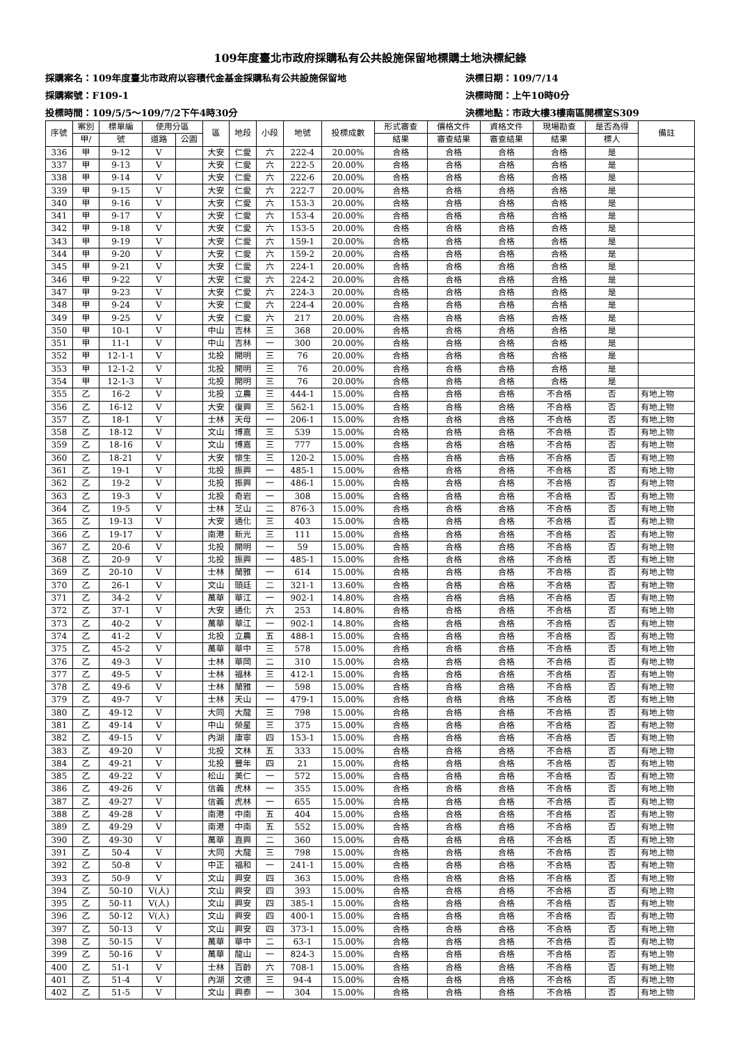109年度臺北市政府採購私有公共設施保留地標購土地決標紀錄
採購案名：109年度臺北市政府以容積代金基金採購私有公共設施保留地 決標日期：109/7/14
採購案號：F109-1 決標時間：上午10時0分
投標時間：109/5/5～109/7/2下午4時30分 決標地點：市政大樓3樓南區開標室S309
| 序號 | 案別 | 標單編 | 使用分區 | | 區 | 地段 | 小段 | 地號 | 投標成數 | 形式審查 | 價格文件 | 資格文件 | 現場勘查 | 是否為得 | 備註 |
| --- | --- | --- | --- | --- | --- | --- | --- | --- | --- | --- | --- | --- | --- | --- | --- |
| | 甲/ | 號 | 道路 | 公園 | | | | | | 結果 | 審查結果 | 審查結果 | 結果 | 標人 | |
| 336 | 甲 | 9-12 | V | | 大安 | 仁愛 | 六 | 222-4 | 20.00% | 合格 | 合格 | 合格 | 合格 | 是 | |
| 337 | 甲 | 9-13 | V | | 大安 | 仁愛 | 六 | 222-5 | 20.00% | 合格 | 合格 | 合格 | 合格 | 是 | |
| 338 | 甲 | 9-14 | V | | 大安 | 仁愛 | 六 | 222-6 | 20.00% | 合格 | 合格 | 合格 | 合格 | 是 | |
| 339 | 甲 | 9-15 | V | | 大安 | 仁愛 | 六 | 222-7 | 20.00% | 合格 | 合格 | 合格 | 合格 | 是 | |
| 340 | 甲 | 9-16 | V | | 大安 | 仁愛 | 六 | 153-3 | 20.00% | 合格 | 合格 | 合格 | 合格 | 是 | |
| 341 | 甲 | 9-17 | V | | 大安 | 仁愛 | 六 | 153-4 | 20.00% | 合格 | 合格 | 合格 | 合格 | 是 | |
| 342 | 甲 | 9-18 | V | | 大安 | 仁愛 | 六 | 153-5 | 20.00% | 合格 | 合格 | 合格 | 合格 | 是 | |
| 343 | 甲 | 9-19 | V | | 大安 | 仁愛 | 六 | 159-1 | 20.00% | 合格 | 合格 | 合格 | 合格 | 是 | |
| 344 | 甲 | 9-20 | V | | 大安 | 仁愛 | 六 | 159-2 | 20.00% | 合格 | 合格 | 合格 | 合格 | 是 | |
| 345 | 甲 | 9-21 | V | | 大安 | 仁愛 | 六 | 224-1 | 20.00% | 合格 | 合格 | 合格 | 合格 | 是 | |
| 346 | 甲 | 9-22 | V | | 大安 | 仁愛 | 六 | 224-2 | 20.00% | 合格 | 合格 | 合格 | 合格 | 是 | |
| 347 | 甲 | 9-23 | V | | 大安 | 仁愛 | 六 | 224-3 | 20.00% | 合格 | 合格 | 合格 | 合格 | 是 | |
| 348 | 甲 | 9-24 | V | | 大安 | 仁愛 | 六 | 224-4 | 20.00% | 合格 | 合格 | 合格 | 合格 | 是 | |
| 349 | 甲 | 9-25 | V | | 大安 | 仁愛 | 六 | 217 | 20.00% | 合格 | 合格 | 合格 | 合格 | 是 | |
| 350 | 甲 | 10-1 | V | | 中山 | 吉林 | 三 | 368 | 20.00% | 合格 | 合格 | 合格 | 合格 | 是 | |
| 351 | 甲 | 11-1 | V | | 中山 | 吉林 | 一 | 300 | 20.00% | 合格 | 合格 | 合格 | 合格 | 是 | |
| 352 | 甲 | 12-1-1 | V | | 北投 | 開明 | 三 | 76 | 20.00% | 合格 | 合格 | 合格 | 合格 | 是 | |
| 353 | 甲 | 12-1-2 | V | | 北投 | 開明 | 三 | 76 | 20.00% | 合格 | 合格 | 合格 | 合格 | 是 | |
| 354 | 甲 | 12-1-3 | V | | 北投 | 開明 | 三 | 76 | 20.00% | 合格 | 合格 | 合格 | 合格 | 是 | |
| 355 | 乙 | 16-2 | V | | 北投 | 立農 | 三 | 444-1 | 15.00% | 合格 | 合格 | 合格 | 不合格 | 否 | 有地上物 |
| 356 | 乙 | 16-12 | V | | 大安 | 復興 | 三 | 562-1 | 15.00% | 合格 | 合格 | 合格 | 不合格 | 否 | 有地上物 |
| 357 | 乙 | 18-1 | V | | 士林 | 天母 | 一 | 206-1 | 15.00% | 合格 | 合格 | 合格 | 不合格 | 否 | 有地上物 |
| 358 | 乙 | 18-12 | V | | 文山 | 博嘉 | 三 | 539 | 15.00% | 合格 | 合格 | 合格 | 不合格 | 否 | 有地上物 |
| 359 | 乙 | 18-16 | V | | 文山 | 博嘉 | 三 | 777 | 15.00% | 合格 | 合格 | 合格 | 不合格 | 否 | 有地上物 |
| 360 | 乙 | 18-21 | V | | 大安 | 懷生 | 三 | 120-2 | 15.00% | 合格 | 合格 | 合格 | 不合格 | 否 | 有地上物 |
| 361 | 乙 | 19-1 | V | | 北投 | 振興 | 一 | 485-1 | 15.00% | 合格 | 合格 | 合格 | 不合格 | 否 | 有地上物 |
| 362 | 乙 | 19-2 | V | | 北投 | 振興 | 一 | 486-1 | 15.00% | 合格 | 合格 | 合格 | 不合格 | 否 | 有地上物 |
| 363 | 乙 | 19-3 | V | | 北投 | 奇岩 | 一 | 308 | 15.00% | 合格 | 合格 | 合格 | 不合格 | 否 | 有地上物 |
| 364 | 乙 | 19-5 | V | | 士林 | 芝山 | 二 | 876-3 | 15.00% | 合格 | 合格 | 合格 | 不合格 | 否 | 有地上物 |
| 365 | 乙 | 19-13 | V | | 大安 | 通化 | 三 | 403 | 15.00% | 合格 | 合格 | 合格 | 不合格 | 否 | 有地上物 |
| 366 | 乙 | 19-17 | V | | 南港 | 新光 | 三 | 111 | 15.00% | 合格 | 合格 | 合格 | 不合格 | 否 | 有地上物 |
| 367 | 乙 | 20-6 | V | | 北投 | 開明 | 一 | 59 | 15.00% | 合格 | 合格 | 合格 | 不合格 | 否 | 有地上物 |
| 368 | 乙 | 20-9 | V | | 北投 | 振興 | 一 | 485-1 | 15.00% | 合格 | 合格 | 合格 | 不合格 | 否 | 有地上物 |
| 369 | 乙 | 20-10 | V | | 士林 | 蘭雅 | 一 | 614 | 15.00% | 合格 | 合格 | 合格 | 不合格 | 否 | 有地上物 |
| 370 | 乙 | 26-1 | V | | 文山 | 頭廷 | 二 | 321-1 | 13.60% | 合格 | 合格 | 合格 | 不合格 | 否 | 有地上物 |
| 371 | 乙 | 34-2 | V | | 萬華 | 華江 | 一 | 902-1 | 14.80% | 合格 | 合格 | 合格 | 不合格 | 否 | 有地上物 |
| 372 | 乙 | 37-1 | V | | 大安 | 通化 | 六 | 253 | 14.80% | 合格 | 合格 | 合格 | 不合格 | 否 | 有地上物 |
| 373 | 乙 | 40-2 | V | | 萬華 | 華江 | 一 | 902-1 | 14.80% | 合格 | 合格 | 合格 | 不合格 | 否 | 有地上物 |
| 374 | 乙 | 41-2 | V | | 北投 | 立農 | 五 | 488-1 | 15.00% | 合格 | 合格 | 合格 | 不合格 | 否 | 有地上物 |
| 375 | 乙 | 45-2 | V | | 萬華 | 華中 | 三 | 578 | 15.00% | 合格 | 合格 | 合格 | 不合格 | 否 | 有地上物 |
| 376 | 乙 | 49-3 | V | | 士林 | 華岡 | 二 | 310 | 15.00% | 合格 | 合格 | 合格 | 不合格 | 否 | 有地上物 |
| 377 | 乙 | 49-5 | V | | 士林 | 福林 | 三 | 412-1 | 15.00% | 合格 | 合格 | 合格 | 不合格 | 否 | 有地上物 |
| 378 | 乙 | 49-6 | V | | 士林 | 蘭雅 | 一 | 598 | 15.00% | 合格 | 合格 | 合格 | 不合格 | 否 | 有地上物 |
| 379 | 乙 | 49-7 | V | | 士林 | 天山 | 一 | 479-1 | 15.00% | 合格 | 合格 | 合格 | 不合格 | 否 | 有地上物 |
| 380 | 乙 | 49-12 | V | | 大同 | 大龍 | 三 | 798 | 15.00% | 合格 | 合格 | 合格 | 不合格 | 否 | 有地上物 |
| 381 | 乙 | 49-14 | V | | 中山 | 榮星 | 三 | 375 | 15.00% | 合格 | 合格 | 合格 | 不合格 | 否 | 有地上物 |
| 382 | 乙 | 49-15 | V | | 內湖 | 康寧 | 四 | 153-1 | 15.00% | 合格 | 合格 | 合格 | 不合格 | 否 | 有地上物 |
| 383 | 乙 | 49-20 | V | | 北投 | 文林 | 五 | 333 | 15.00% | 合格 | 合格 | 合格 | 不合格 | 否 | 有地上物 |
| 384 | 乙 | 49-21 | V | | 北投 | 豐年 | 四 | 21 | 15.00% | 合格 | 合格 | 合格 | 不合格 | 否 | 有地上物 |
| 385 | 乙 | 49-22 | V | | 松山 | 美仁 | 一 | 572 | 15.00% | 合格 | 合格 | 合格 | 不合格 | 否 | 有地上物 |
| 386 | 乙 | 49-26 | V | | 信義 | 虎林 | 一 | 355 | 15.00% | 合格 | 合格 | 合格 | 不合格 | 否 | 有地上物 |
| 387 | 乙 | 49-27 | V | | 信義 | 虎林 | 一 | 655 | 15.00% | 合格 | 合格 | 合格 | 不合格 | 否 | 有地上物 |
| 388 | 乙 | 49-28 | V | | 南港 | 中南 | 五 | 404 | 15.00% | 合格 | 合格 | 合格 | 不合格 | 否 | 有地上物 |
| 389 | 乙 | 49-29 | V | | 南港 | 中南 | 五 | 552 | 15.00% | 合格 | 合格 | 合格 | 不合格 | 否 | 有地上物 |
| 390 | 乙 | 49-30 | V | | 萬華 | 直興 | 二 | 360 | 15.00% | 合格 | 合格 | 合格 | 不合格 | 否 | 有地上物 |
| 391 | 乙 | 50-4 | V | | 大同 | 大龍 | 三 | 798 | 15.00% | 合格 | 合格 | 合格 | 不合格 | 否 | 有地上物 |
| 392 | 乙 | 50-8 | V | | 中正 | 福和 | 一 | 241-1 | 15.00% | 合格 | 合格 | 合格 | 不合格 | 否 | 有地上物 |
| 393 | 乙 | 50-9 | V | | 文山 | 興安 | 四 | 363 | 15.00% | 合格 | 合格 | 合格 | 不合格 | 否 | 有地上物 |
| 394 | 乙 | 50-10 | V(人) | | 文山 | 興安 | 四 | 393 | 15.00% | 合格 | 合格 | 合格 | 不合格 | 否 | 有地上物 |
| 395 | 乙 | 50-11 | V(人) | | 文山 | 興安 | 四 | 385-1 | 15.00% | 合格 | 合格 | 合格 | 不合格 | 否 | 有地上物 |
| 396 | 乙 | 50-12 | V(人) | | 文山 | 興安 | 四 | 400-1 | 15.00% | 合格 | 合格 | 合格 | 不合格 | 否 | 有地上物 |
| 397 | 乙 | 50-13 | V | | 文山 | 興安 | 四 | 373-1 | 15.00% | 合格 | 合格 | 合格 | 不合格 | 否 | 有地上物 |
| 398 | 乙 | 50-15 | V | | 萬華 | 華中 | 二 | 63-1 | 15.00% | 合格 | 合格 | 合格 | 不合格 | 否 | 有地上物 |
| 399 | 乙 | 50-16 | V | | 萬華 | 龍山 | 一 | 824-3 | 15.00% | 合格 | 合格 | 合格 | 不合格 | 否 | 有地上物 |
| 400 | 乙 | 51-1 | V | | 士林 | 百齡 | 六 | 708-1 | 15.00% | 合格 | 合格 | 合格 | 不合格 | 否 | 有地上物 |
| 401 | 乙 | 51-4 | V | | 內湖 | 文德 | 三 | 94-4 | 15.00% | 合格 | 合格 | 合格 | 不合格 | 否 | 有地上物 |
| 402 | 乙 | 51-5 | V | | 文山 | 興泰 | 一 | 304 | 15.00% | 合格 | 合格 | 合格 | 不合格 | 否 | 有地上物 |